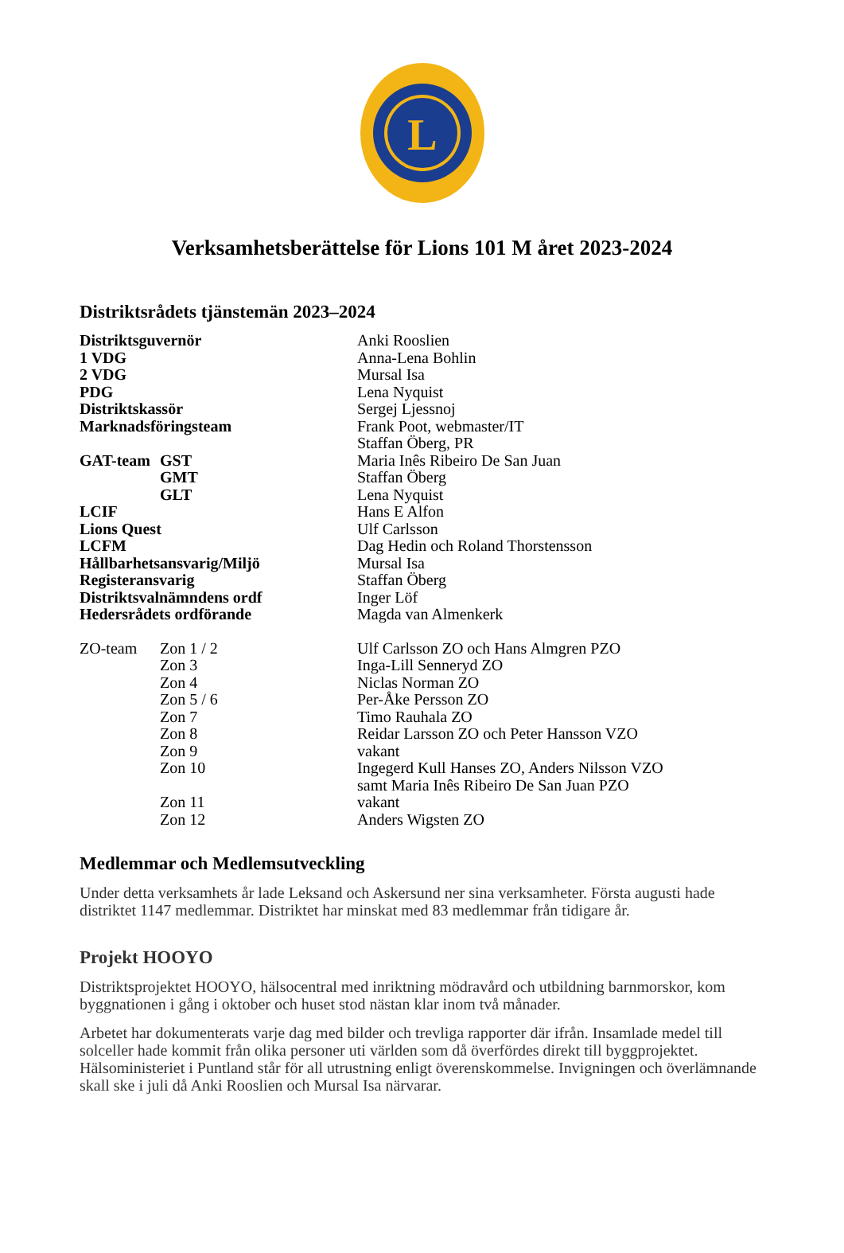L
Verksamhetsberättelse för Lions 101 M året 2023-2024
Distriktsrådets tjänstemän 2023–2024
| Distriktsguvernör | | Anki Rooslien |
| 1 VDG | | Anna-Lena Bohlin |
| 2 VDG | | Mursal Isa |
| PDG | | Lena Nyquist |
| Distriktskassör | | Sergej Ljessnoj |
| Marknadsföringsteam | | Frank Poot, webmaster/IT |
| | | Staffan Öberg, PR |
| GAT-team | GST | Maria Inês Ribeiro De San Juan |
| | GMT | Staffan Öberg |
| | GLT | Lena Nyquist |
| LCIF | | Hans E Alfon |
| Lions Quest | | Ulf Carlsson |
| LCFM | | Dag Hedin och Roland Thorstensson |
| Hållbarhetsansvarig/Miljö | | Mursal Isa |
| Registeransvarig | | Staffan Öberg |
| Distriktsvalnämndens ordf | | Inger Löf |
| Hedersrådets ordförande | | Magda van Almenkerk |
| ZO-team | Zon 1 / 2 | Ulf Carlsson ZO och Hans Almgren PZO |
| | Zon 3 | Inga-Lill Senneryd ZO |
| | Zon 4 | Niclas Norman ZO |
| | Zon 5 / 6 | Per-Åke Persson ZO |
| | Zon 7 | Timo Rauhala ZO |
| | Zon 8 | Reidar Larsson ZO och Peter Hansson VZO |
| | Zon 9 | vakant |
| | Zon 10 | Ingegerd Kull Hanses ZO, Anders Nilsson VZO samt Maria Inês Ribeiro De San Juan PZO |
| | Zon 11 | vakant |
| | Zon 12 | Anders Wigsten ZO |
Medlemmar och Medlemsutveckling
Under detta verksamhets år lade Leksand och Askersund ner sina verksamheter. Första augusti hade distriktet 1147 medlemmar. Distriktet har minskat med 83 medlemmar från tidigare år.
Projekt HOOYO
Distriktsprojektet HOOYO, hälsocentral med inriktning mödravård och utbildning barnmorskor, kom byggnationen i gång i oktober och huset stod nästan klar inom två månader.
Arbetet har dokumenterats varje dag med bilder och trevliga rapporter där ifrån. Insamlade medel till solceller hade kommit från olika personer uti världen som då överfördes direkt till byggprojektet. Hälsoministeriet i Puntland står för all utrustning enligt överenskommelse. Invigningen och överlämnande skall ske i juli då Anki Rooslien och Mursal Isa närvarar.